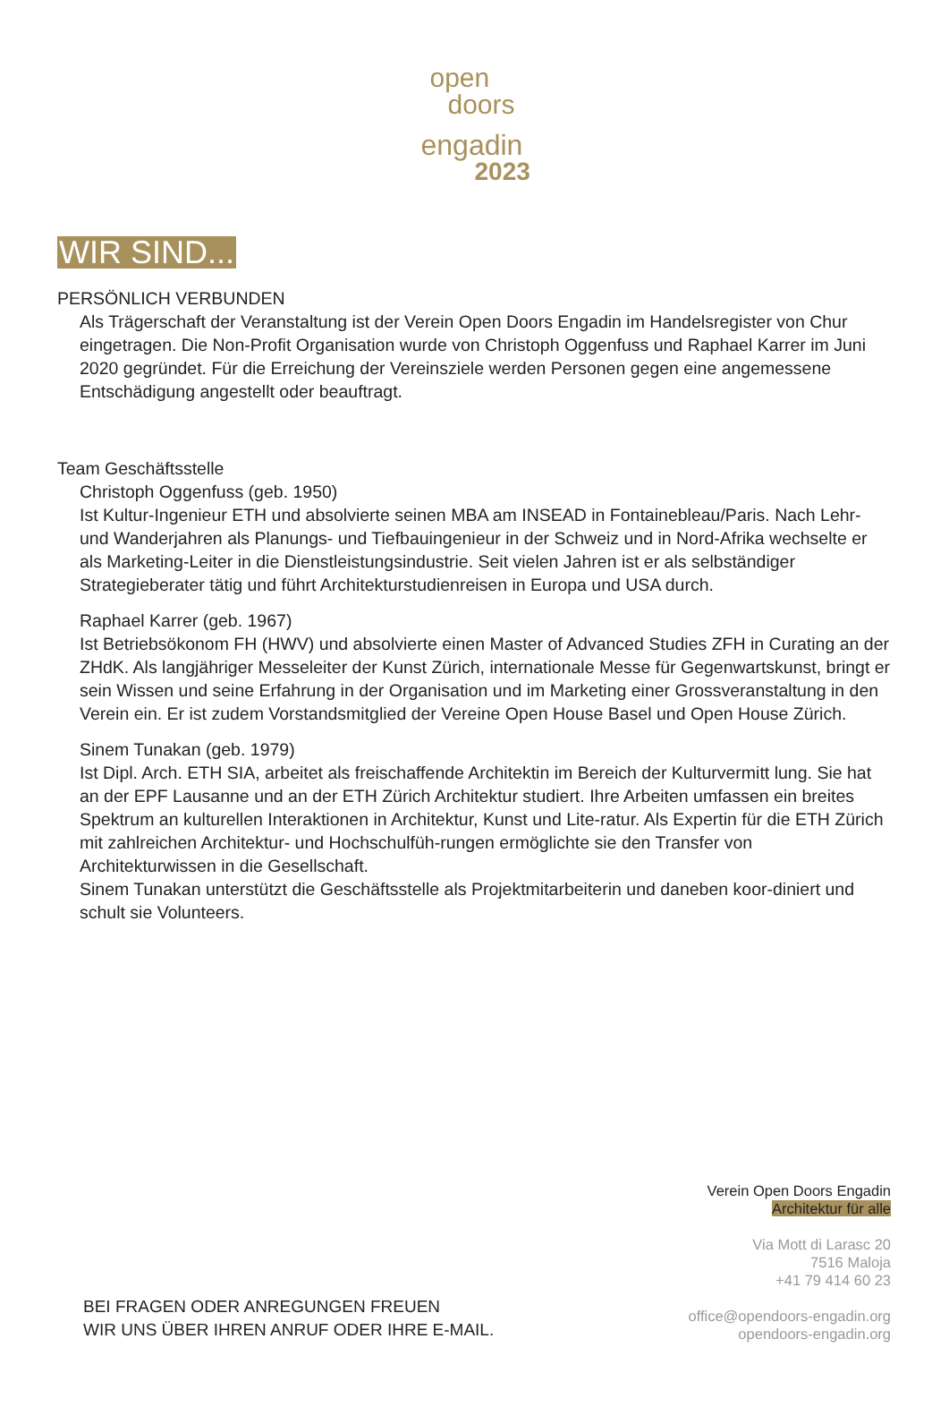open
doors
engadin
2023
WIR SIND...
PERSÖNLICH VERBUNDEN
Als Trägerschaft der Veranstaltung ist der Verein Open Doors Engadin im Handelsregister von Chur eingetragen. Die Non-Profit Organisation wurde von Christoph Oggenfuss und Raphael Karrer im Juni 2020 gegründet. Für die Erreichung der Vereinsziele werden Personen gegen eine angemessene Entschädigung angestellt oder beauftragt.
Team Geschäftsstelle
Christoph Oggenfuss (geb. 1950)
Ist Kultur-Ingenieur ETH und absolvierte seinen MBA am INSEAD in Fontainebleau/Paris. Nach Lehr- und Wanderjahren als Planungs- und Tiefbauingenieur in der Schweiz und in Nord-Afrika wechselte er als Marketing-Leiter in die Dienstleistungsindustrie. Seit vielen Jahren ist er als selbständiger Strategieberater tätig und führt Architekturstudienreisen in Europa und USA durch.
Raphael Karrer (geb. 1967)
Ist Betriebsökonom FH (HWV) und absolvierte einen Master of Advanced Studies ZFH in Curating an der ZHdK. Als langjähriger Messeleiter der Kunst Zürich, internationale Messe für Gegenwartskunst, bringt er sein Wissen und seine Erfahrung in der Organisation und im Marketing einer Grossveranstaltung in den Verein ein. Er ist zudem Vorstandsmitglied der Vereine Open House Basel und Open House Zürich.
Sinem Tunakan (geb. 1979)
Ist Dipl. Arch. ETH SIA, arbeitet als freischaffende Architektin im Bereich der Kulturvermitt lung. Sie hat an der EPF Lausanne und an der ETH Zürich Architektur studiert. Ihre Arbeiten umfassen ein breites Spektrum an kulturellen Interaktionen in Architektur, Kunst und Lite-ratur. Als Expertin für die ETH Zürich mit zahlreichen Architektur- und Hochschulfüh-rungen ermöglichte sie den Transfer von Architekturwissen in die Gesellschaft.
Sinem Tunakan unterstützt die Geschäftsstelle als Projektmitarbeiterin und daneben koor-diniert und schult sie Volunteers.
Verein Open Doors Engadin
Architektur für alle
Via Mott di Larasc 20
7516 Maloja
+41 79 414 60 23
office@opendoors-engadin.org
opendoors-engadin.org
BEI FRAGEN ODER ANREGUNGEN FREUEN
WIR UNS ÜBER IHREN ANRUF ODER IHRE E-MAIL.